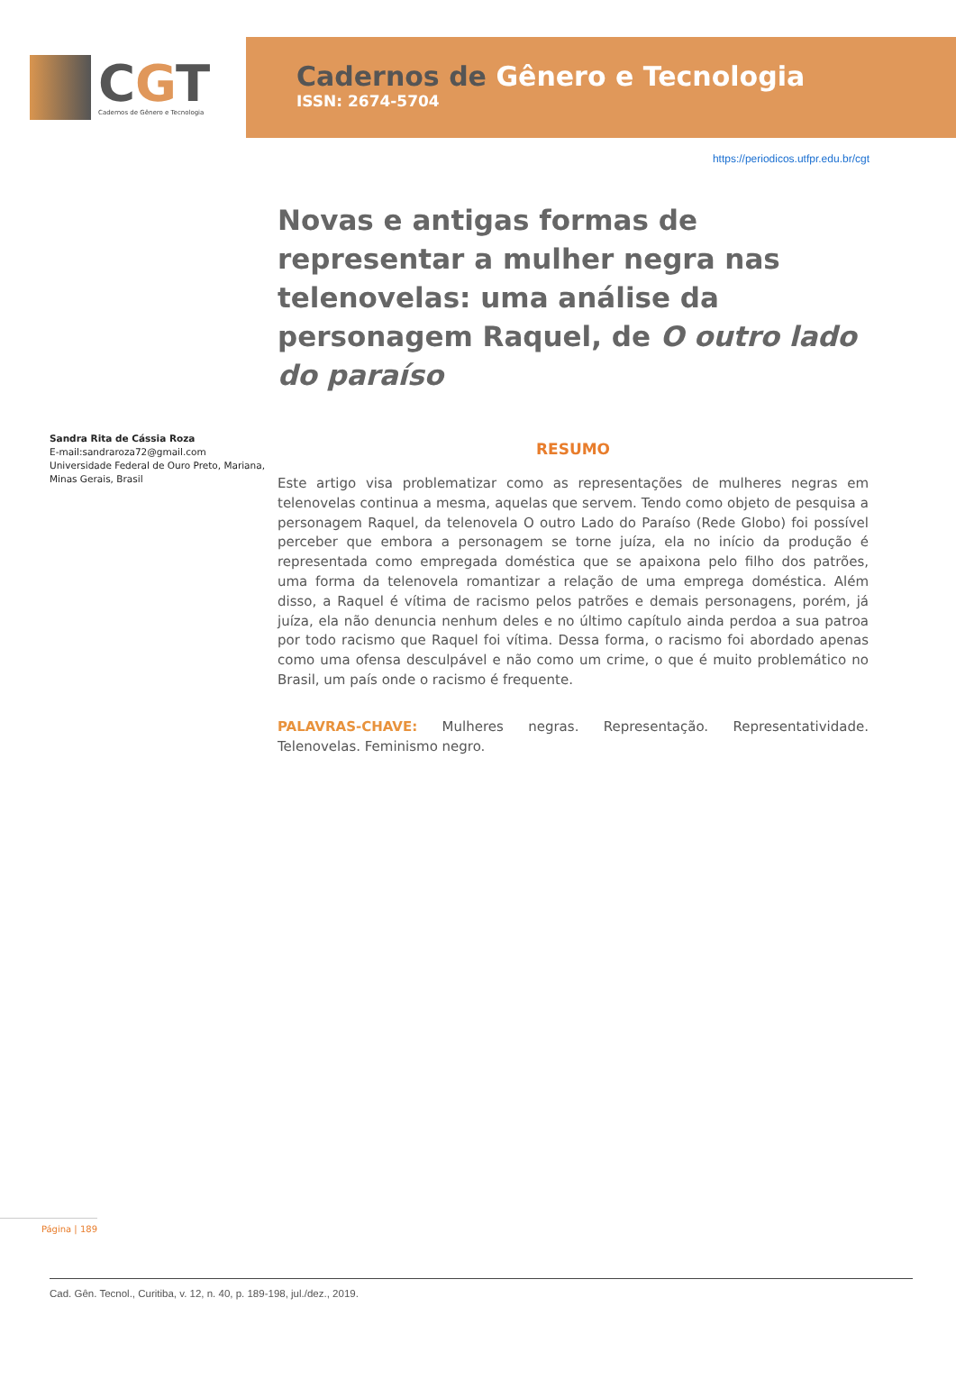CGT
Cadernos de Gênero e Tecnologia
Cadernos de Gênero e Tecnologia
ISSN: 2674-5704
https://periodicos.utfpr.edu.br/cgt
Sandra Rita de Cássia Roza
E-mail:sandraroza72@gmail.com
Universidade Federal de Ouro Preto, Mariana, Minas Gerais, Brasil
Novas e antigas formas de representar a mulher negra nas telenovelas: uma análise da personagem Raquel, de O outro lado do paraíso
RESUMO
Este artigo visa problematizar como as representações de mulheres negras em telenovelas continua a mesma, aquelas que servem. Tendo como objeto de pesquisa a personagem Raquel, da telenovela O outro Lado do Paraíso (Rede Globo) foi possível perceber que embora a personagem se torne juíza, ela no início da produção é representada como empregada doméstica que se apaixona pelo filho dos patrões, uma forma da telenovela romantizar a relação de uma emprega doméstica. Além disso, a Raquel é vítima de racismo pelos patrões e demais personagens, porém, já juíza, ela não denuncia nenhum deles e no último capítulo ainda perdoa a sua patroa por todo racismo que Raquel foi vítima. Dessa forma, o racismo foi abordado apenas como uma ofensa desculpável e não como um crime, o que é muito problemático no Brasil, um país onde o racismo é frequente.
PALAVRAS-CHAVE: Mulheres negras. Representação. Representatividade. Telenovelas. Feminismo negro.
Página | 189
Cad. Gên. Tecnol., Curitiba, v. 12, n. 40, p. 189-198, jul./dez., 2019.